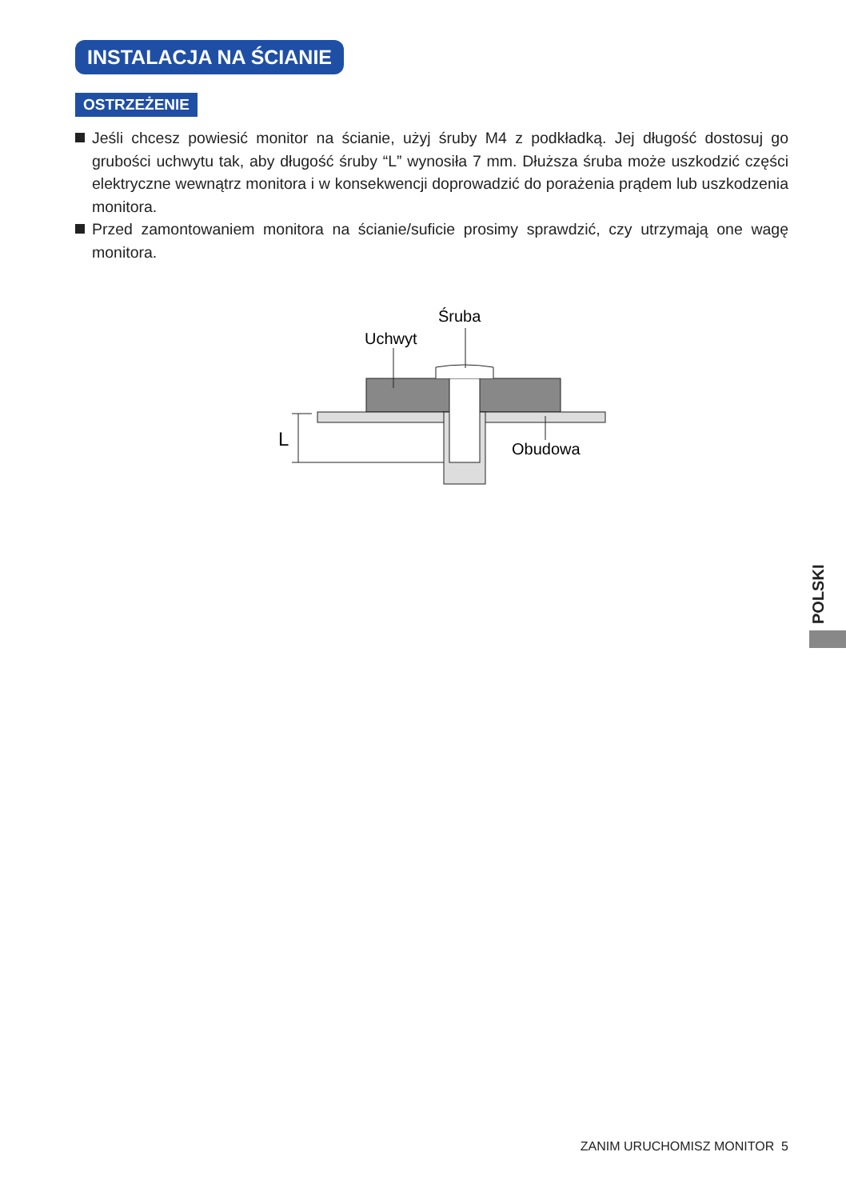INSTALACJA NA ŚCIANIE
OSTRZEŻENIE
Jeśli chcesz powiesić monitor na ścianie, użyj śruby M4 z podkładką. Jej długość dostosuj go grubości uchwytu tak, aby długość śruby “L” wynosiła 7 mm. Dłuższa śruba może uszkodzić części elektryczne wewnątrz monitora i w konsekwencji doprowadzić do porażenia prądem lub uszkodzenia monitora.
Przed zamontowaniem monitora na ścianie/suficie prosimy sprawdzić, czy utrzymają one wagę monitora.
Śruba
Uchwyt
Obudowa
L
POLSKI
ZANIM URUCHOMISZ MONITOR 5